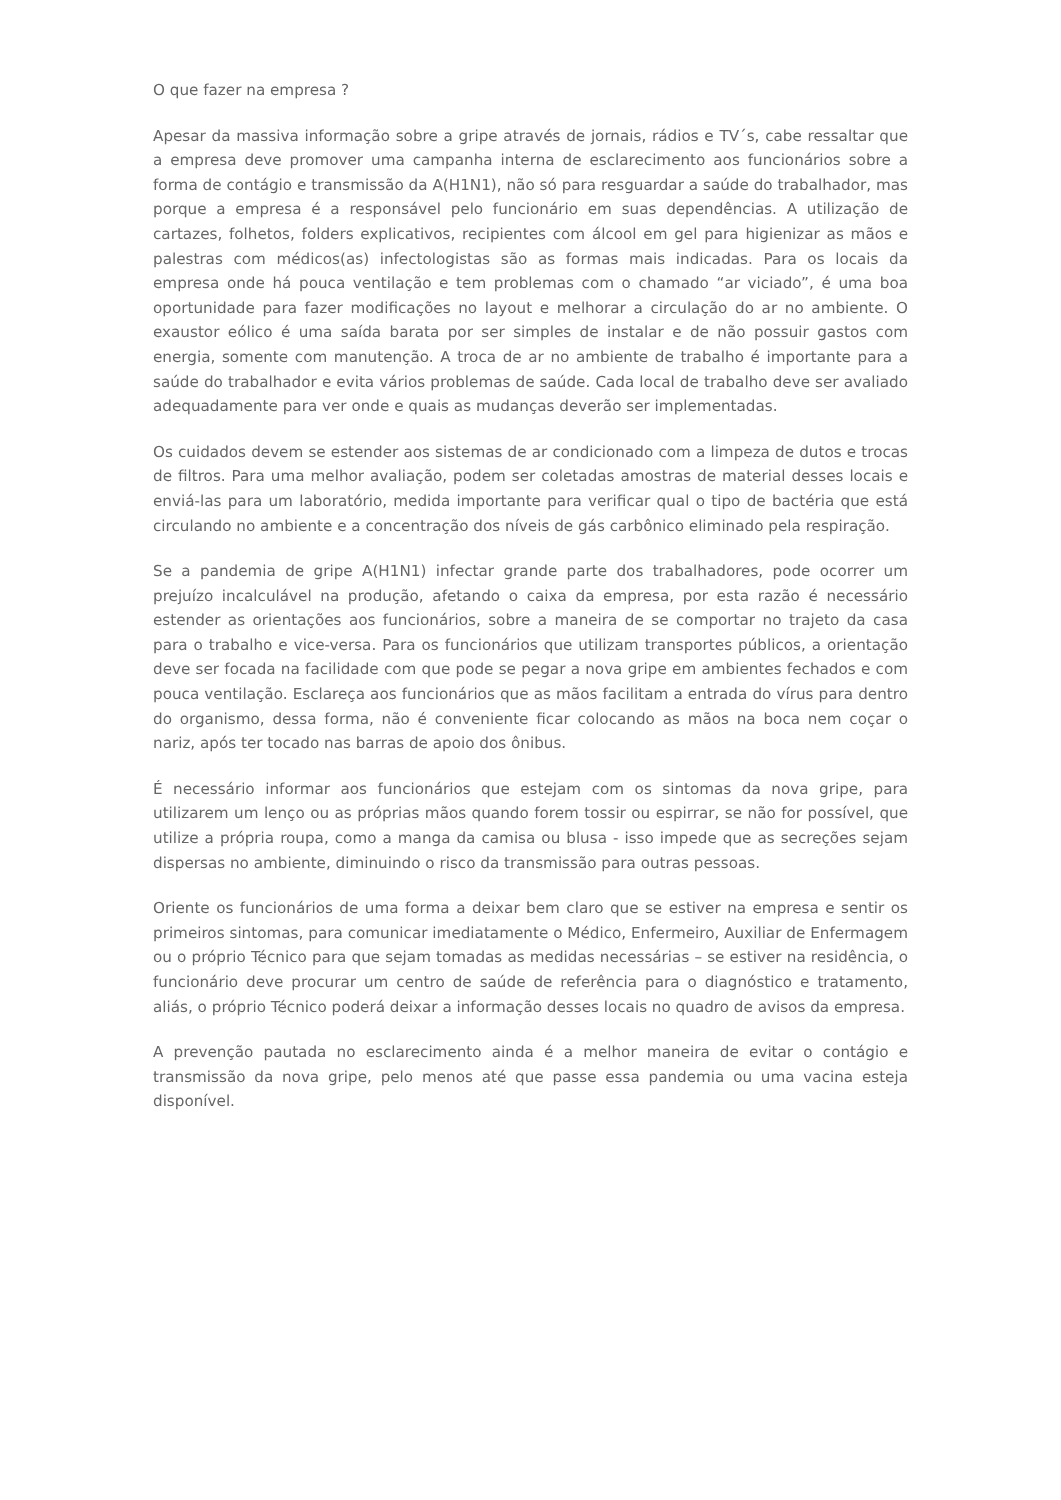O que fazer na empresa ?
Apesar da massiva informação sobre a gripe através de jornais, rádios e TV´s, cabe ressaltar que a empresa deve promover uma campanha interna de esclarecimento aos funcionários sobre a forma de contágio e transmissão da A(H1N1), não só para resguardar a saúde do trabalhador, mas porque a empresa é a responsável pelo funcionário em suas dependências. A utilização de cartazes, folhetos, folders explicativos, recipientes com álcool em gel para higienizar as mãos e palestras com médicos(as) infectologistas são as formas mais indicadas. Para os locais da empresa onde há pouca ventilação e tem problemas com o chamado “ar viciado”, é uma boa oportunidade para fazer modificações no layout e melhorar a circulação do ar no ambiente. O exaustor eólico é uma saída barata por ser simples de instalar e de não possuir gastos com energia, somente com manutenção. A troca de ar no ambiente de trabalho é importante para a saúde do trabalhador e evita vários problemas de saúde. Cada local de trabalho deve ser avaliado adequadamente para ver onde e quais as mudanças deverão ser implementadas.
Os cuidados devem se estender aos sistemas de ar condicionado com a limpeza de dutos e trocas de filtros. Para uma melhor avaliação, podem ser coletadas amostras de material desses locais e enviá-las para um laboratório, medida importante para verificar qual o tipo de bactéria que está circulando no ambiente e a concentração dos níveis de gás carbônico eliminado pela respiração.
Se a pandemia de gripe A(H1N1) infectar grande parte dos trabalhadores, pode ocorrer um prejuízo incalculável na produção, afetando o caixa da empresa, por esta razão é necessário estender as orientações aos funcionários, sobre a maneira de se comportar no trajeto da casa para o trabalho e vice-versa. Para os funcionários que utilizam transportes públicos, a orientação deve ser focada na facilidade com que pode se pegar a nova gripe em ambientes fechados e com pouca ventilação. Esclareça aos funcionários que as mãos facilitam a entrada do vírus para dentro do organismo, dessa forma, não é conveniente ficar colocando as mãos na boca nem coçar o nariz, após ter tocado nas barras de apoio dos ônibus.
É necessário informar aos funcionários que estejam com os sintomas da nova gripe, para utilizarem um lenço ou as próprias mãos quando forem tossir ou espirrar, se não for possível, que utilize a própria roupa, como a manga da camisa ou blusa - isso impede que as secreções sejam dispersas no ambiente, diminuindo o risco da transmissão para outras pessoas.
Oriente os funcionários de uma forma a deixar bem claro que se estiver na empresa e sentir os primeiros sintomas, para comunicar imediatamente o Médico, Enfermeiro, Auxiliar de Enfermagem ou o próprio Técnico para que sejam tomadas as medidas necessárias – se estiver na residência, o funcionário deve procurar um centro de saúde de referência para o diagnóstico e tratamento, aliás, o próprio Técnico poderá deixar a informação desses locais no quadro de avisos da empresa.
A prevenção pautada no esclarecimento ainda é a melhor maneira de evitar o contágio e transmissão da nova gripe, pelo menos até que passe essa pandemia ou uma vacina esteja disponível.